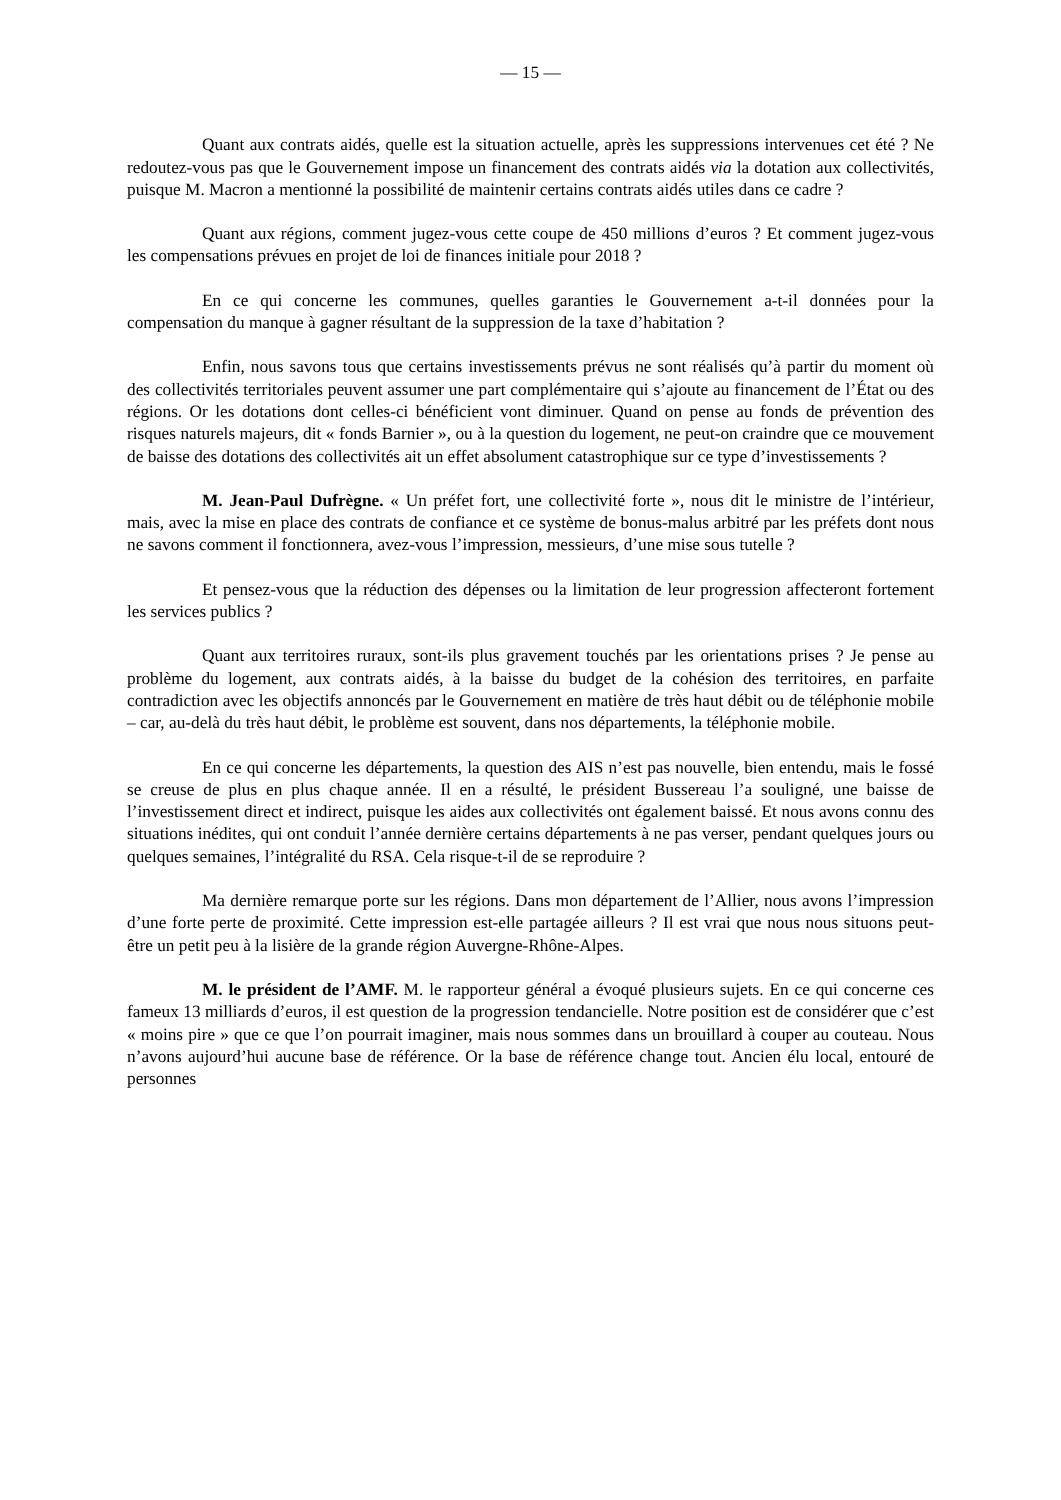— 15 —
Quant aux contrats aidés, quelle est la situation actuelle, après les suppressions intervenues cet été ? Ne redoutez-vous pas que le Gouvernement impose un financement des contrats aidés via la dotation aux collectivités, puisque M. Macron a mentionné la possibilité de maintenir certains contrats aidés utiles dans ce cadre ?
Quant aux régions, comment jugez-vous cette coupe de 450 millions d’euros ? Et comment jugez-vous les compensations prévues en projet de loi de finances initiale pour 2018 ?
En ce qui concerne les communes, quelles garanties le Gouvernement a-t-il données pour la compensation du manque à gagner résultant de la suppression de la taxe d’habitation ?
Enfin, nous savons tous que certains investissements prévus ne sont réalisés qu’à partir du moment où des collectivités territoriales peuvent assumer une part complémentaire qui s’ajoute au financement de l’État ou des régions. Or les dotations dont celles-ci bénéficient vont diminuer. Quand on pense au fonds de prévention des risques naturels majeurs, dit « fonds Barnier », ou à la question du logement, ne peut-on craindre que ce mouvement de baisse des dotations des collectivités ait un effet absolument catastrophique sur ce type d’investissements ?
M. Jean-Paul Dufrègne. « Un préfet fort, une collectivité forte », nous dit le ministre de l’intérieur, mais, avec la mise en place des contrats de confiance et ce système de bonus-malus arbitré par les préfets dont nous ne savons comment il fonctionnera, avez-vous l’impression, messieurs, d’une mise sous tutelle ?
Et pensez-vous que la réduction des dépenses ou la limitation de leur progression affecteront fortement les services publics ?
Quant aux territoires ruraux, sont-ils plus gravement touchés par les orientations prises ? Je pense au problème du logement, aux contrats aidés, à la baisse du budget de la cohésion des territoires, en parfaite contradiction avec les objectifs annoncés par le Gouvernement en matière de très haut débit ou de téléphonie mobile – car, au-delà du très haut débit, le problème est souvent, dans nos départements, la téléphonie mobile.
En ce qui concerne les départements, la question des AIS n’est pas nouvelle, bien entendu, mais le fossé se creuse de plus en plus chaque année. Il en a résulté, le président Bussereau l’a souligné, une baisse de l’investissement direct et indirect, puisque les aides aux collectivités ont également baissé. Et nous avons connu des situations inédites, qui ont conduit l’année dernière certains départements à ne pas verser, pendant quelques jours ou quelques semaines, l’intégralité du RSA. Cela risque-t-il de se reproduire ?
Ma dernière remarque porte sur les régions. Dans mon département de l’Allier, nous avons l’impression d’une forte perte de proximité. Cette impression est-elle partagée ailleurs ? Il est vrai que nous nous situons peut-être un petit peu à la lisière de la grande région Auvergne-Rhône-Alpes.
M. le président de l’AMF. M. le rapporteur général a évoqué plusieurs sujets. En ce qui concerne ces fameux 13 milliards d’euros, il est question de la progression tendancielle. Notre position est de considérer que c’est « moins pire » que ce que l’on pourrait imaginer, mais nous sommes dans un brouillard à couper au couteau. Nous n’avons aujourd’hui aucune base de référence. Or la base de référence change tout. Ancien élu local, entouré de personnes